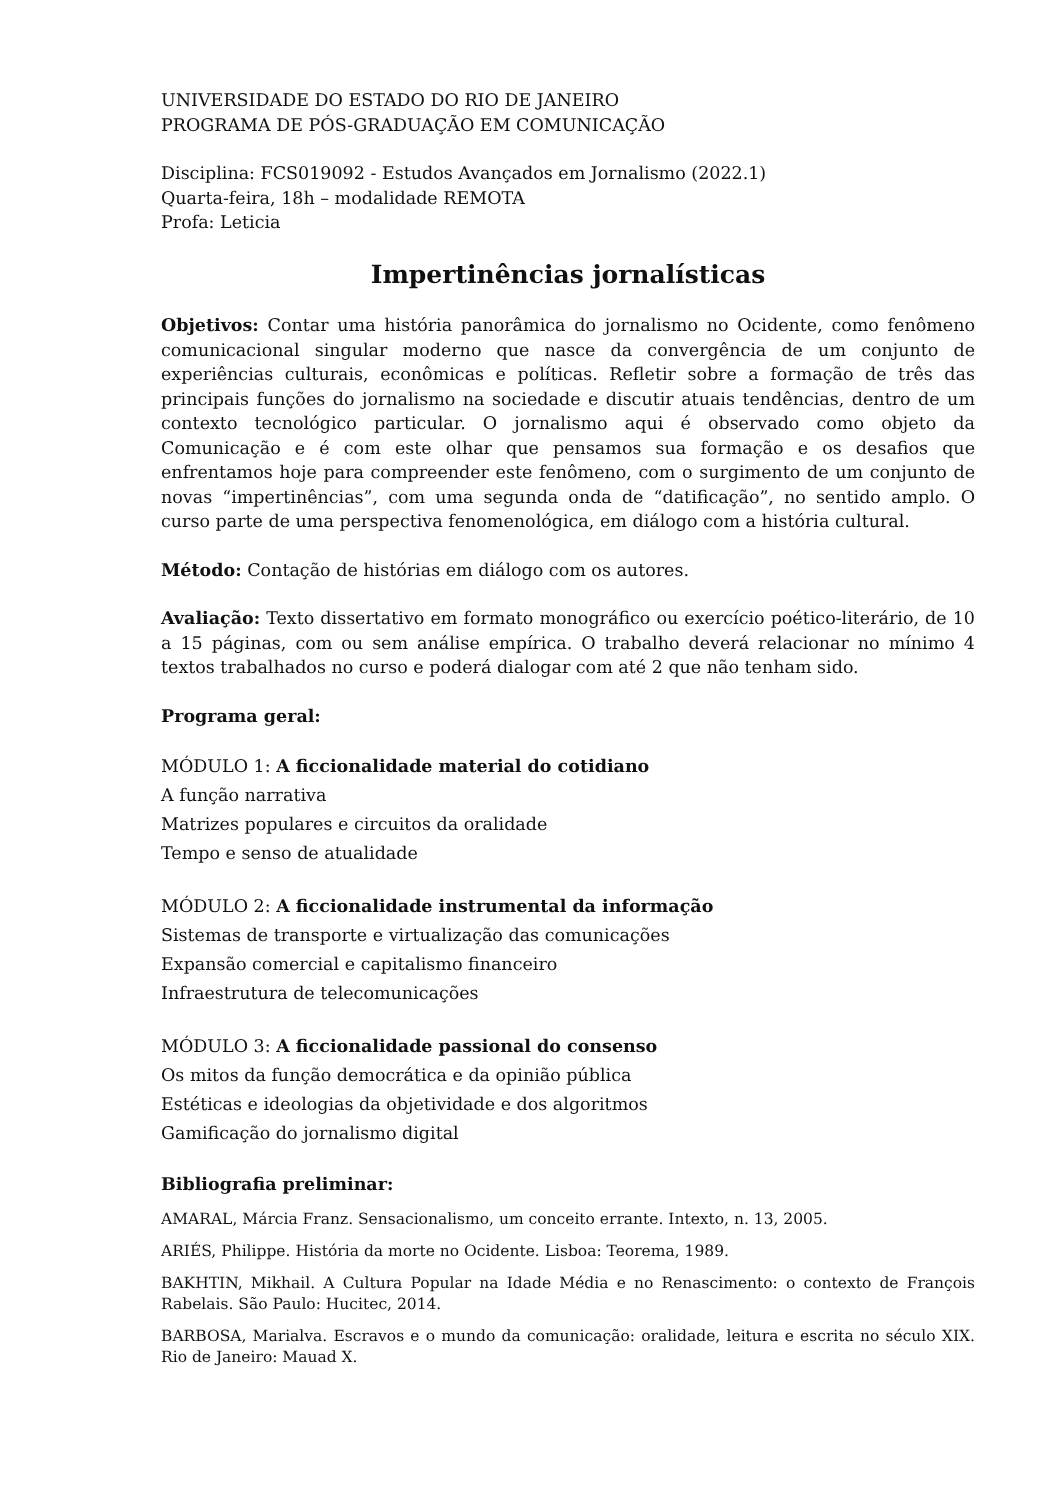UNIVERSIDADE DO ESTADO DO RIO DE JANEIRO
PROGRAMA DE PÓS-GRADUAÇÃO EM COMUNICAÇÃO
Disciplina: FCS019092 - Estudos Avançados em Jornalismo (2022.1)
Quarta-feira, 18h – modalidade REMOTA
Profa: Leticia
Impertinências jornalísticas
Objetivos: Contar uma história panorâmica do jornalismo no Ocidente, como fenômeno comunicacional singular moderno que nasce da convergência de um conjunto de experiências culturais, econômicas e políticas. Refletir sobre a formação de três das principais funções do jornalismo na sociedade e discutir atuais tendências, dentro de um contexto tecnológico particular. O jornalismo aqui é observado como objeto da Comunicação e é com este olhar que pensamos sua formação e os desafios que enfrentamos hoje para compreender este fenômeno, com o surgimento de um conjunto de novas “impertinências”, com uma segunda onda de “datificação”, no sentido amplo. O curso parte de uma perspectiva fenomenológica, em diálogo com a história cultural.
Método: Contação de histórias em diálogo com os autores.
Avaliação: Texto dissertativo em formato monográfico ou exercício poético-literário, de 10 a 15 páginas, com ou sem análise empírica. O trabalho deverá relacionar no mínimo 4 textos trabalhados no curso e poderá dialogar com até 2 que não tenham sido.
Programa geral:
MÓDULO 1: A ficcionalidade material do cotidiano
A função narrativa
Matrizes populares e circuitos da oralidade
Tempo e senso de atualidade
MÓDULO 2: A ficcionalidade instrumental da informação
Sistemas de transporte e virtualização das comunicações
Expansão comercial e capitalismo financeiro
Infraestrutura de telecomunicações
MÓDULO 3: A ficcionalidade passional do consenso
Os mitos da função democrática e da opinião pública
Estéticas e ideologias da objetividade e dos algoritmos
Gamificação do jornalismo digital
Bibliografia preliminar:
AMARAL, Márcia Franz. Sensacionalismo, um conceito errante. Intexto, n. 13, 2005.
ARIÉS, Philippe. História da morte no Ocidente. Lisboa: Teorema, 1989.
BAKHTIN, Mikhail. A Cultura Popular na Idade Média e no Renascimento: o contexto de François Rabelais. São Paulo: Hucitec, 2014.
BARBOSA, Marialva. Escravos e o mundo da comunicação: oralidade, leitura e escrita no século XIX. Rio de Janeiro: Mauad X.